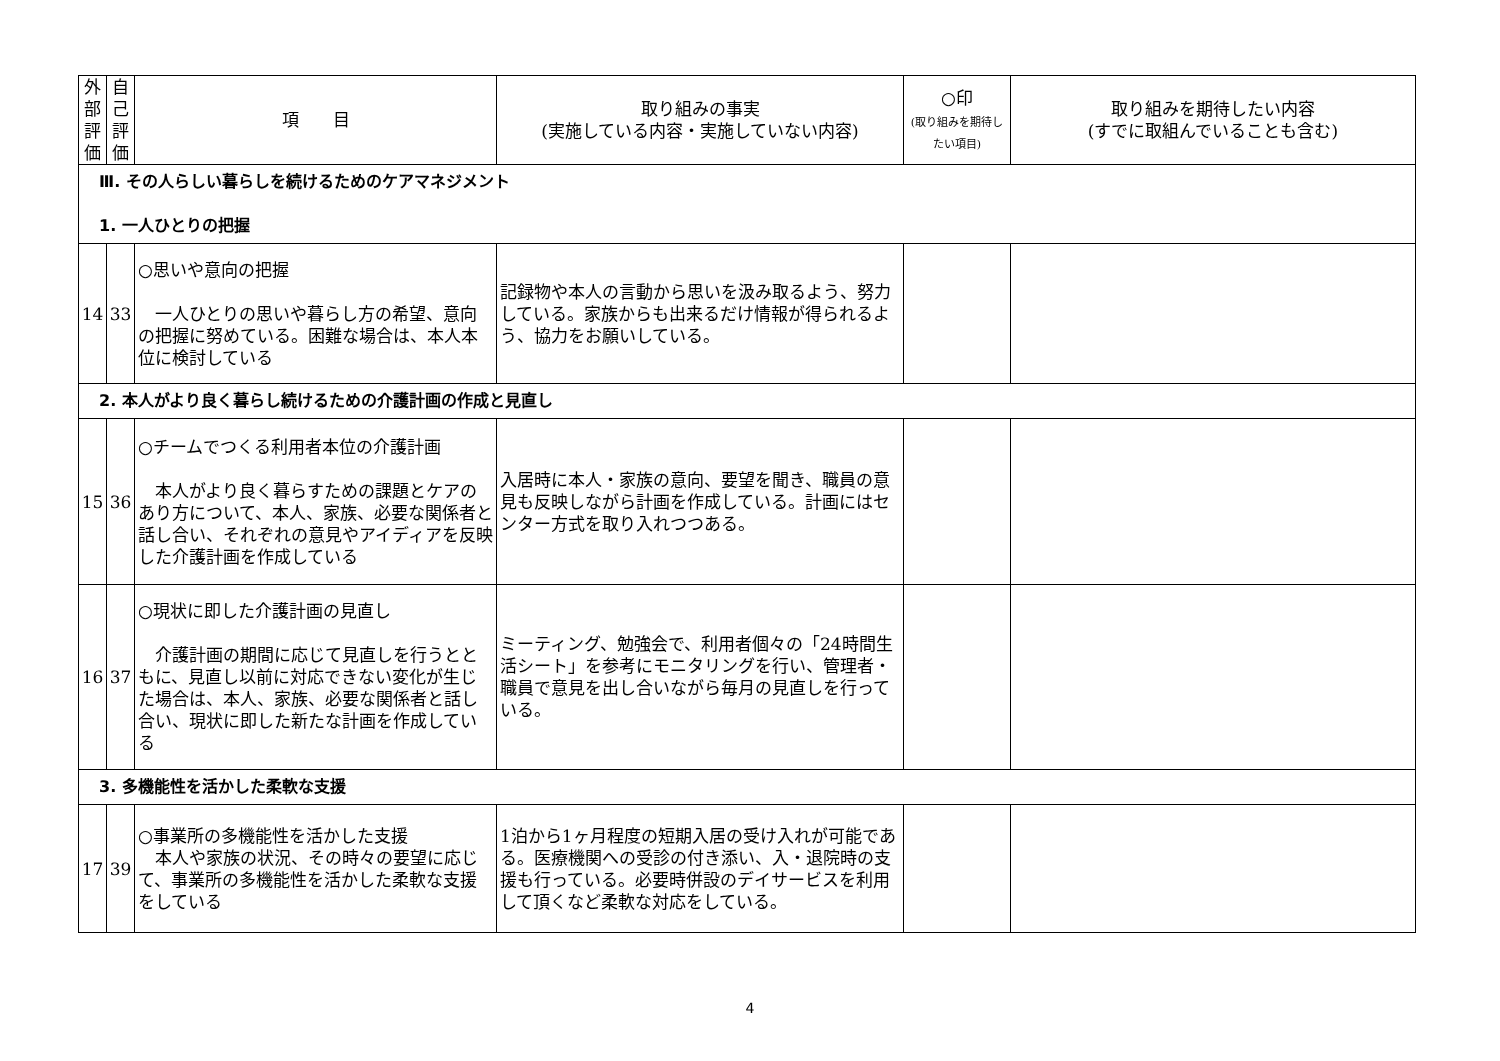| 外部評価 | 自己評価 | 項 目 | 取り組みの事実 (実施している内容・実施していない内容) | ○印 (取り組みを期待したい項目) | 取り組みを期待したい内容 (すでに取組んでいることも含む) |
| --- | --- | --- | --- | --- | --- |
| Ⅲ. その人らしい暮らしを続けるためのケアマネジメント 1. 一人ひとりの把握 | | | | | |
| 14 | 33 | ○思いや意向の把握 一人ひとりの思いや暮らし方の希望、意向の把握に努めている。困難な場合は、本人本位に検討している | 記録物や本人の言動から思いを汲み取るよう、努力している。家族からも出来るだけ情報が得られるよう、協力をお願いしている。 | | |
| 2. 本人がより良く暮らし続けるための介護計画の作成と見直し | | | | | |
| 15 | 36 | ○チームでつくる利用者本位の介護計画 本人がより良く暮らすための課題とケアのあり方について、本人、家族、必要な関係者と話し合い、それぞれの意見やアイディアを反映した介護計画を作成している | 入居時に本人・家族の意向、要望を聞き、職員の意見も反映しながら計画を作成している。計画にはセンター方式を取り入れつつある。 | | |
| 16 | 37 | ○現状に即した介護計画の見直し 介護計画の期間に応じて見直しを行うとともに、見直し以前に対応できない変化が生じた場合は、本人、家族、必要な関係者と話し合い、現状に即した新たな計画を作成している | ミーティング、勉強会で、利用者個々の「24時間生活シート」を参考にモニタリングを行い、管理者・職員で意見を出し合いながら毎月の見直しを行っている。 | | |
| 3. 多機能性を活かした柔軟な支援 | | | | | |
| 17 | 39 | ○事業所の多機能性を活かした支援 本人や家族の状況、その時々の要望に応じて、事業所の多機能性を活かした柔軟な支援をしている | 1泊から1ヶ月程度の短期入居の受け入れが可能である。医療機関への受診の付き添い、入・退院時の支援も行っている。必要時併設のデイサービスを利用して頂くなど柔軟な対応をしている。 | | |
4